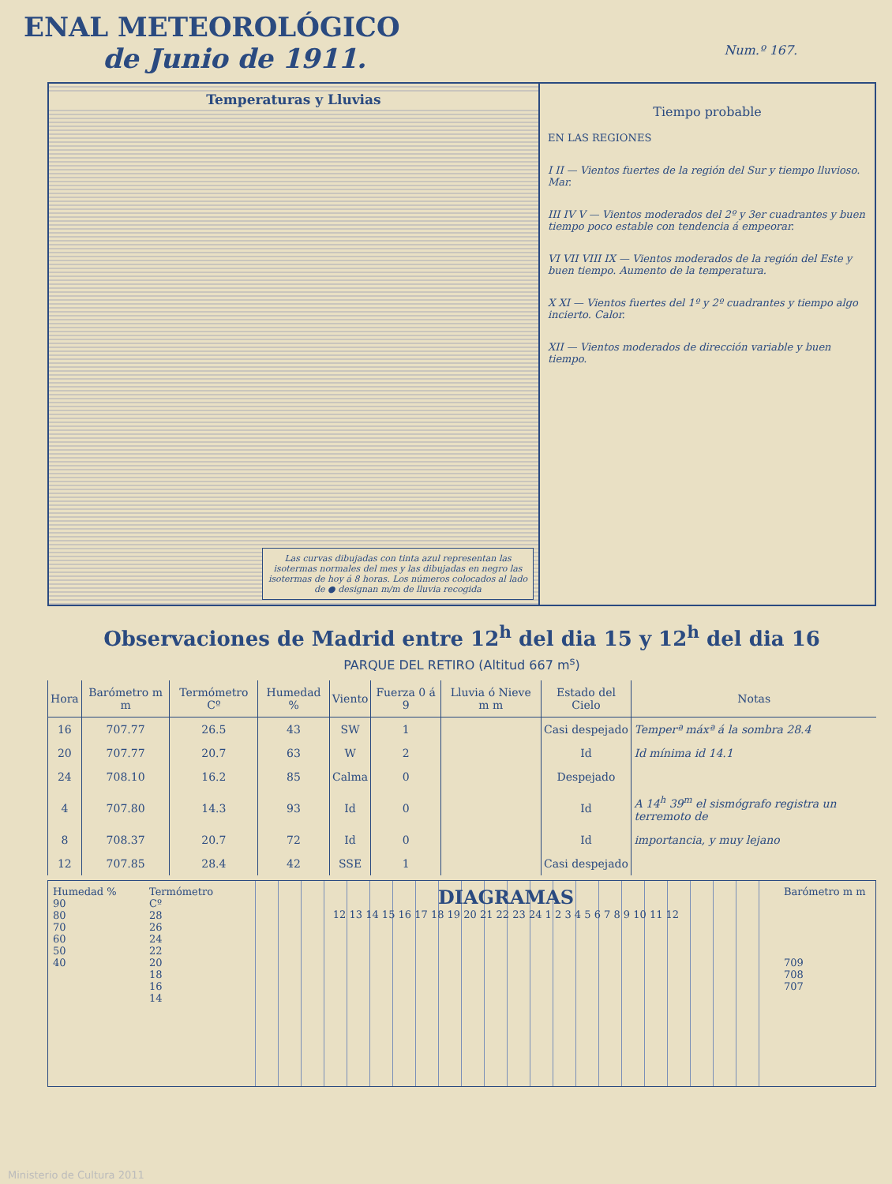ENAL METEOROLÓGICO
de Junio de 1911. Num.º 167.
Temperaturas y Lluvias
Las curvas dibujadas con tinta azul representan las isotermas normales del mes y las dibujadas en negro las isotermas de hoy á 8 horas. Los números colocados al lado de ● designan m/m de lluvia recogida
Tiempo probable
EN LAS REGIONES
I II — Vientos fuertes de la región del Sur y tiempo lluvioso. Mar.
III IV V — Vientos moderados del 2º y 3er cuadrantes y buen tiempo poco estable con tendencia á empeorar.
VI VII VIII IX — Vientos moderados de la región del Este y buen tiempo. Aumento de la temperatura.
X XI — Vientos fuertes del 1º y 2º cuadrantes y tiempo algo incierto. Calor.
XII — Vientos moderados de dirección variable y buen tiempo.
Observaciones de Madrid entre 12<sup>h</sup> del dia 15 y 12<sup>h</sup> del dia 16
PARQUE DEL RETIRO (Altitud 667 m<sup>s</sup>)
| Hora | Barómetro m m | Termómetro Cº | Humedad % | Viento | Fuerza 0 á 9 | Lluvia ó Nieve m m | Estado del Cielo | Notas |
| --- | --- | --- | --- | --- | --- | --- | --- | --- |
| 16 | 707.77 | 26.5 | 43 | SW | 1 | | Casi despejado | Temperª máxª á la sombra 28.4 |
| 20 | 707.77 | 20.7 | 63 | W | 2 | | Id | Id mínima id 14.1 |
| 24 | 708.10 | 16.2 | 85 | Calma | 0 | | Despejado | |
| 4 | 707.80 | 14.3 | 93 | Id | 0 | | Id | A 14<sup>h</sup> 39<sup>m</sup> el sismógrafo registra un terremoto de |
| 8 | 708.37 | 20.7 | 72 | Id | 0 | | Id | importancia, y muy lejano |
| 12 | 707.85 | 28.4 | 42 | SSE | 1 | | Casi despejado | |
Humedad %
90
80
70
60
50
40
Termómetro Cº
28
26
24
22
20
18
16
14
DIAGRAMAS
12 13 14 15 16 17 18 19 20 21 22 23 24 1 2 3 4 5 6 7 8 9 10 11 12
Barómetro m m
709
708
707
Ministerio de Cultura 2011